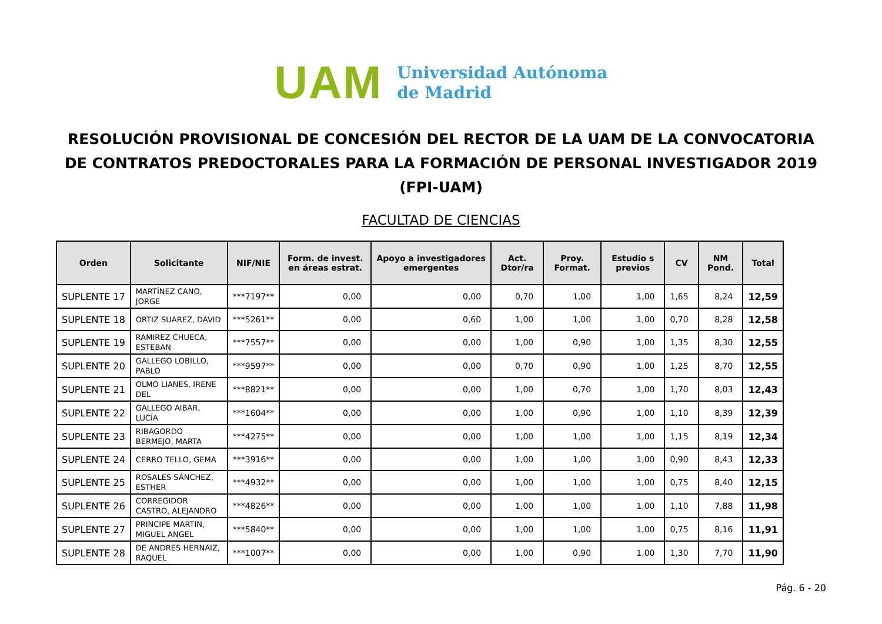UAM
Universidad Autónoma
de Madrid
RESOLUCIÓN PROVISIONAL DE CONCESIÓN DEL RECTOR DE LA UAM DE LA CONVOCATORIA DE CONTRATOS PREDOCTORALES PARA LA FORMACIÓN DE PERSONAL INVESTIGADOR 2019 (FPI-UAM)
FACULTAD DE CIENCIAS
| Orden | Solicitante | NIF/NIE | Form. de invest. en áreas estrat. | Apoyo a investigadores emergentes | Act. Dtor/ra | Proy. Format. | Estudio s previos | CV | NM Pond. | Total |
| --- | --- | --- | --- | --- | --- | --- | --- | --- | --- | --- |
| SUPLENTE 17 | MARTÍNEZ CANO, JORGE | ***7197** | 0,00 | 0,00 | 0,70 | 1,00 | 1,00 | 1,65 | 8,24 | 12,59 |
| SUPLENTE 18 | ORTIZ SUAREZ, DAVID | ***5261** | 0,00 | 0,60 | 1,00 | 1,00 | 1,00 | 0,70 | 8,28 | 12,58 |
| SUPLENTE 19 | RAMIREZ CHUECA, ESTEBAN | ***7557** | 0,00 | 0,00 | 1,00 | 0,90 | 1,00 | 1,35 | 8,30 | 12,55 |
| SUPLENTE 20 | GALLEGO LOBILLO, PABLO | ***9597** | 0,00 | 0,00 | 0,70 | 0,90 | 1,00 | 1,25 | 8,70 | 12,55 |
| SUPLENTE 21 | OLMO LIANES, IRENE DEL | ***8821** | 0,00 | 0,00 | 1,00 | 0,70 | 1,00 | 1,70 | 8,03 | 12,43 |
| SUPLENTE 22 | GALLEGO AIBAR, LUCÍA | ***1604** | 0,00 | 0,00 | 1,00 | 0,90 | 1,00 | 1,10 | 8,39 | 12,39 |
| SUPLENTE 23 | RIBAGORDO BERMEJO, MARTA | ***4275** | 0,00 | 0,00 | 1,00 | 1,00 | 1,00 | 1,15 | 8,19 | 12,34 |
| SUPLENTE 24 | CERRO TELLO, GEMA | ***3916** | 0,00 | 0,00 | 1,00 | 1,00 | 1,00 | 0,90 | 8,43 | 12,33 |
| SUPLENTE 25 | ROSALES SÁNCHEZ, ESTHER | ***4932** | 0,00 | 0,00 | 1,00 | 1,00 | 1,00 | 0,75 | 8,40 | 12,15 |
| SUPLENTE 26 | CORREGIDOR CASTRO, ALEJANDRO | ***4826** | 0,00 | 0,00 | 1,00 | 1,00 | 1,00 | 1,10 | 7,88 | 11,98 |
| SUPLENTE 27 | PRINCIPE MARTIN, MIGUEL ANGEL | ***5840** | 0,00 | 0,00 | 1,00 | 1,00 | 1,00 | 0,75 | 8,16 | 11,91 |
| SUPLENTE 28 | DE ANDRES HERNAIZ, RAQUEL | ***1007** | 0,00 | 0,00 | 1,00 | 0,90 | 1,00 | 1,30 | 7,70 | 11,90 |
Pág. 6 - 20